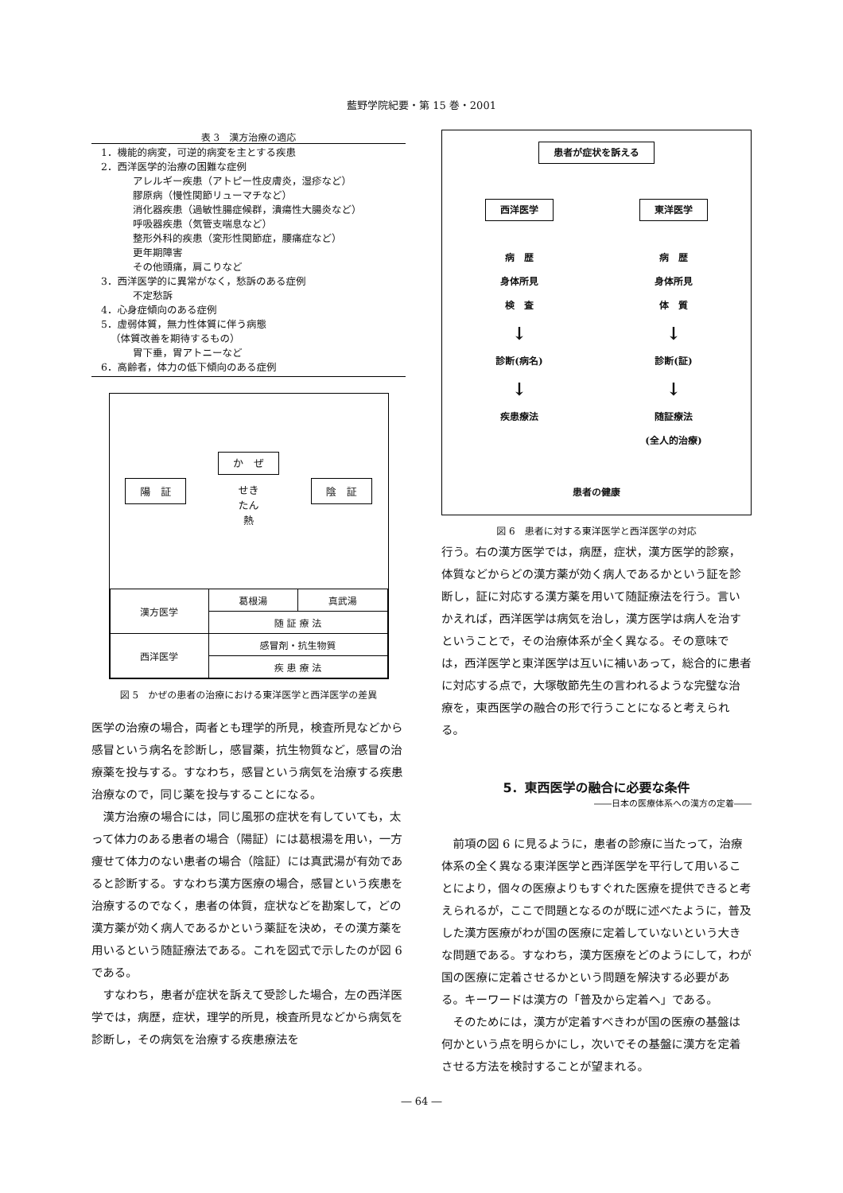藍野学院紀要・第 15 巻・2001
表 3　漢方治療の適応
1．機能的病変，可逆的病変を主とする疾患
2．西洋医学的治療の困難な症例
アレルギー疾患（アトピー性皮膚炎，湿疹など）
膠原病（慢性関節リューマチなど）
消化器疾患（過敏性腸症候群，潰瘍性大腸炎など）
呼吸器疾患（気管支喘息など）
整形外科的疾患（変形性関節症，腰痛症など）
更年期障害
その他頭痛，肩こりなど
3．西洋医学的に異常がなく，愁訴のある症例
不定愁訴
4．心身症傾向のある症例
5．虚弱体質，無力性体質に伴う病態
（体質改善を期待するもの）
胃下垂，胃アトニーなど
6．高齢者，体力の低下傾向のある症例
陽　証
か　ぜ
せき
たん
熱
陰　証
| 漢方医学 | 葛根湯 | 真武湯 |
| | 随 証 療 法 | |
| 西洋医学 | 感冒剤・抗生物質 | |
| | 疾 患 療 法 | |
図 5　かぜの患者の治療における東洋医学と西洋医学の差異
医学の治療の場合，両者とも理学的所見，検査所見などから感冒という病名を診断し，感冒薬，抗生物質など，感冒の治療薬を投与する。すなわち，感冒という病気を治療する疾患治療なので，同じ薬を投与することになる。
漢方治療の場合には，同じ風邪の症状を有していても，太って体力のある患者の場合（陽証）には葛根湯を用い，一方痩せて体力のない患者の場合（陰証）には真武湯が有効であると診断する。すなわち漢方医療の場合，感冒という疾患を治療するのでなく，患者の体質，症状などを勘案して，どの漢方薬が効く病人であるかという薬証を決め，その漢方薬を用いるという随証療法である。これを図式で示したのが図 6 である。
すなわち，患者が症状を訴えて受診した場合，左の西洋医学では，病歴，症状，理学的所見，検査所見などから病気を診断し，その病気を治療する疾患療法を
患者が症状を訴える
西洋医学
病　歴
身体所見
検　査
↓
診断(病名)
↓
疾患療法
東洋医学
病　歴
身体所見
体　質
↓
診断(証)
↓
随証療法
(全人的治療)
患者の健康
図 6　患者に対する東洋医学と西洋医学の対応
行う。右の漢方医学では，病歴，症状，漢方医学的診察，体質などからどの漢方薬が効く病人であるかという証を診断し，証に対応する漢方薬を用いて随証療法を行う。言いかえれば，西洋医学は病気を治し，漢方医学は病人を治すということで，その治療体系が全く異なる。その意味では，西洋医学と東洋医学は互いに補いあって，総合的に患者に対応する点で，大塚敬節先生の言われるような完璧な治療を，東西医学の融合の形で行うことになると考えられる。
5．東西医学の融合に必要な条件
――日本の医療体系への漢方の定着――
前項の図 6 に見るように，患者の診療に当たって，治療体系の全く異なる東洋医学と西洋医学を平行して用いることにより，個々の医療よりもすぐれた医療を提供できると考えられるが，ここで問題となるのが既に述べたように，普及した漢方医療がわが国の医療に定着していないという大きな問題である。すなわち，漢方医療をどのようにして，わが国の医療に定着させるかという問題を解決する必要がある。キーワードは漢方の「普及から定着へ」である。
そのためには，漢方が定着すべきわが国の医療の基盤は何かという点を明らかにし，次いでその基盤に漢方を定着させる方法を検討することが望まれる。
― 64 ―